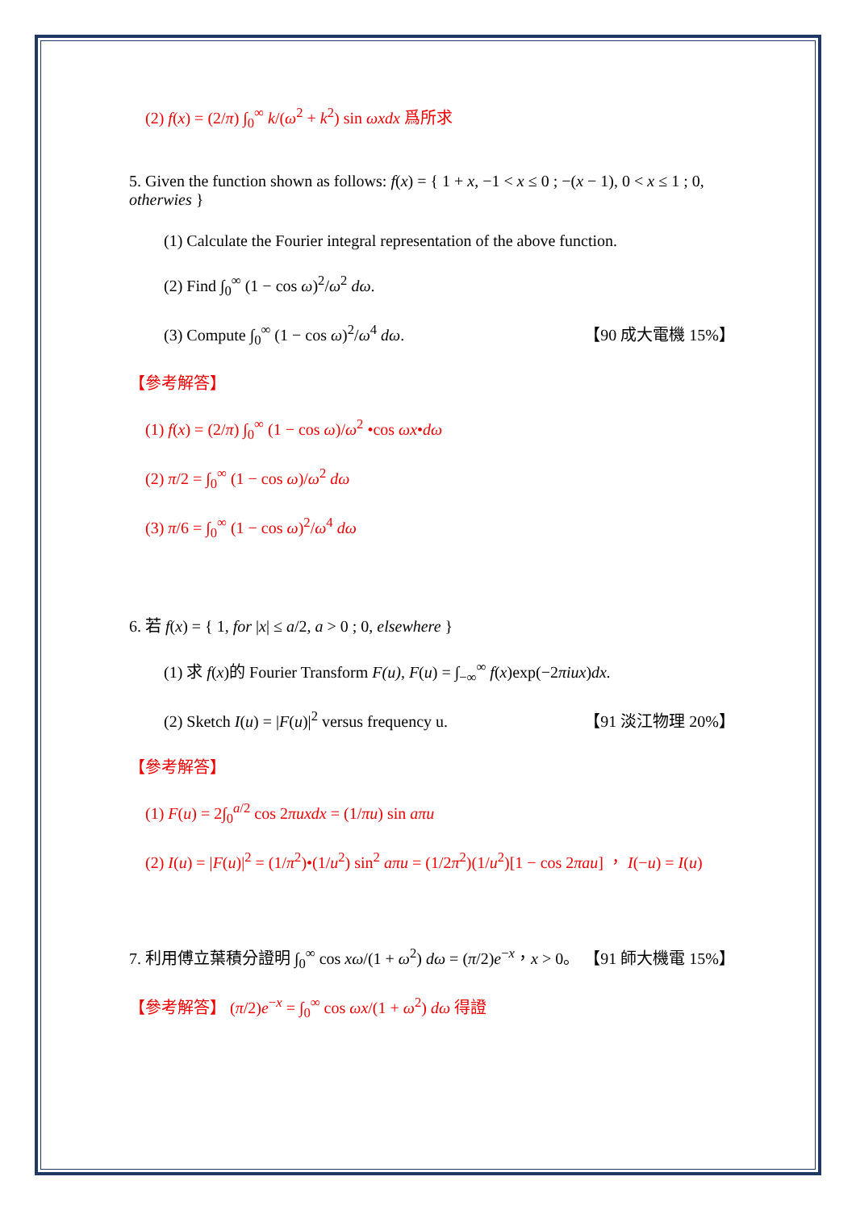(2) f(x) = (2/π) ∫<sub>0</sub><sup>∞</sup> k/(ω<sup>2</sup> + k<sup>2</sup>) sin ωxdx 爲所求
5. Given the function shown as follows: f(x) = { 1 + x, −1 < x ≤ 0 ; −(x − 1), 0 < x ≤ 1 ; 0, otherwies }
(1) Calculate the Fourier integral representation of the above function.
(2) Find ∫<sub>0</sub><sup>∞</sup> (1 − cos ω)<sup>2</sup>/ω<sup>2</sup> dω.
(3) Compute ∫<sub>0</sub><sup>∞</sup> (1 − cos ω)<sup>2</sup>/ω<sup>4</sup> dω. 【90 成大電機 15%】
【參考解答】
(1) f(x) = (2/π) ∫<sub>0</sub><sup>∞</sup> (1 − cos ω)/ω<sup>2</sup> •cos ωx•dω
(2) π/2 = ∫<sub>0</sub><sup>∞</sup> (1 − cos ω)/ω<sup>2</sup> dω
(3) π/6 = ∫<sub>0</sub><sup>∞</sup> (1 − cos ω)<sup>2</sup>/ω<sup>4</sup> dω
6. 若 f(x) = { 1, for |x| ≤ a/2, a > 0 ; 0, elsewhere }
(1) 求 f(x)的 Fourier Transform F(u), F(u) = ∫<sub>−∞</sub><sup>∞</sup> f(x)exp(−2πiux)dx.
(2) Sketch I(u) = |F(u)|<sup>2</sup> versus frequency u. 【91 淡江物理 20%】
【參考解答】
(1) F(u) = 2∫<sub>0</sub><sup>a/2</sup> cos 2πuxdx = (1/πu) sin aπu
(2) I(u) = |F(u)|<sup>2</sup> = (1/π<sup>2</sup>)•(1/u<sup>2</sup>) sin<sup>2</sup> aπu = (1/2π<sup>2</sup>)(1/u<sup>2</sup>)[1 − cos 2πau] ， I(−u) = I(u)
7. 利用傅立葉積分證明 ∫<sub>0</sub><sup>∞</sup> cos xω/(1 + ω<sup>2</sup>) dω = (π/2)e<sup>−x</sup>，x > 0。 【91 師大機電 15%】
【參考解答】 (π/2)e<sup>−x</sup> = ∫<sub>0</sub><sup>∞</sup> cos ωx/(1 + ω<sup>2</sup>) dω 得證